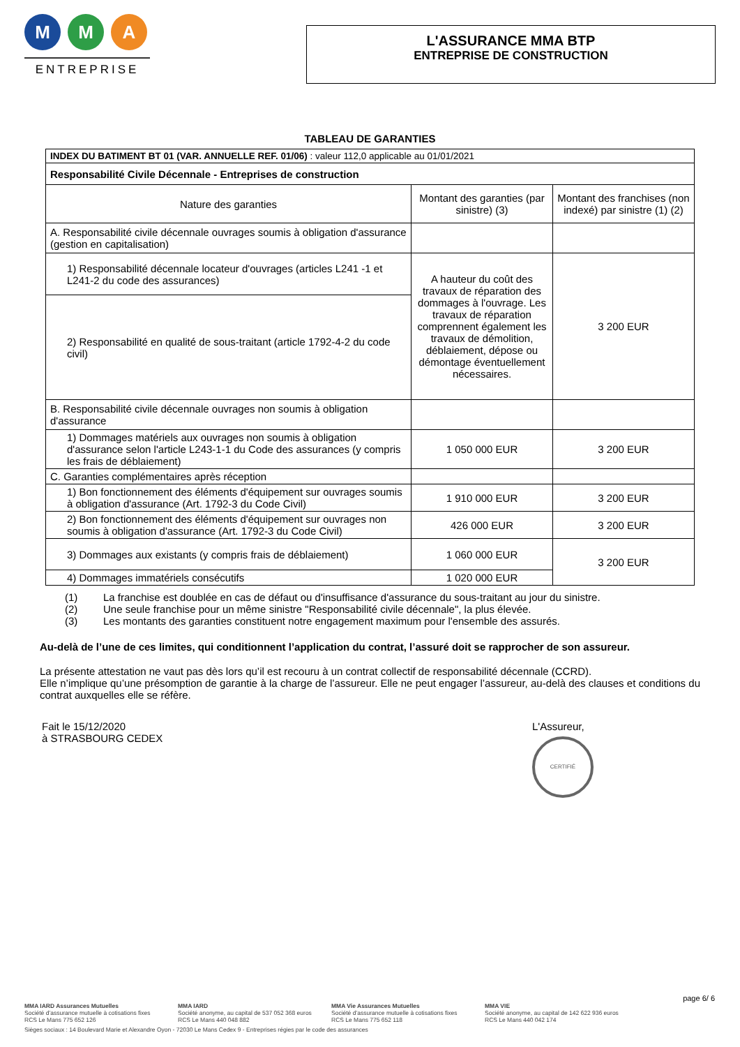M M A
ENTREPRISE
L'ASSURANCE MMA BTP
ENTREPRISE DE CONSTRUCTION
TABLEAU DE GARANTIES
| INDEX DU BATIMENT BT 01 (VAR. ANNUELLE REF. 01/06) : valeur 112,0 applicable au 01/01/2021 | | |
| Responsabilité Civile Décennale - Entreprises de construction | | |
| Nature des garanties | Montant des garanties (par sinistre) (3) | Montant des franchises (non indexé) par sinistre (1) (2) |
| A. Responsabilité civile décennale ouvrages soumis à obligation d'assurance (gestion en capitalisation) | | |
| 1) Responsabilité décennale locateur d'ouvrages (articles L241 -1 et L241-2 du code des assurances) | A hauteur du coût des travaux de réparation des dommages à l'ouvrage. Les travaux de réparation comprennent également les travaux de démolition, déblaiement, dépose ou démontage éventuellement nécessaires. | 3 200 EUR |
| 2) Responsabilité en qualité de sous-traitant (article 1792-4-2 du code civil) | | |
| B. Responsabilité civile décennale ouvrages non soumis à obligation d'assurance | | |
| 1) Dommages matériels aux ouvrages non soumis à obligation d'assurance selon l'article L243-1-1 du Code des assurances (y compris les frais de déblaiement) | 1 050 000 EUR | 3 200 EUR |
| C. Garanties complémentaires après réception | | |
| 1) Bon fonctionnement des éléments d'équipement sur ouvrages soumis à obligation d'assurance (Art. 1792-3 du Code Civil) | 1 910 000 EUR | 3 200 EUR |
| 2) Bon fonctionnement des éléments d'équipement sur ouvrages non soumis à obligation d'assurance (Art. 1792-3 du Code Civil) | 426 000 EUR | 3 200 EUR |
| 3) Dommages aux existants (y compris frais de déblaiement) | 1 060 000 EUR | 3 200 EUR |
| 4) Dommages immatériels consécutifs | 1 020 000 EUR | |
(1) La franchise est doublée en cas de défaut ou d'insuffisance d'assurance du sous-traitant au jour du sinistre.
(2) Une seule franchise pour un même sinistre "Responsabilité civile décennale", la plus élevée.
(3) Les montants des garanties constituent notre engagement maximum pour l'ensemble des assurés.
Au-delà de l’une de ces limites, qui conditionnent l’application du contrat, l’assuré doit se rapprocher de son assureur.
La présente attestation ne vaut pas dès lors qu’il est recouru à un contrat collectif de responsabilité décennale (CCRD).
Elle n’implique qu’une présomption de garantie à la charge de l’assureur. Elle ne peut engager l’assureur, au-delà des clauses et conditions du contrat auxquelles elle se réfère.
Fait le 15/12/2020
à STRASBOURG CEDEX
L'Assureur,
CERTIFIÉ
page 6/ 6
MMA IARD Assurances Mutuelles
Société d’assurance mutuelle à cotisations fixes
RCS Le Mans 775 652 126
MMA IARD
Société anonyme, au capital de 537 052 368 euros
RCS Le Mans 440 048 882
MMA Vie Assurances Mutuelles
Société d’assurance mutuelle à cotisations fixes
RCS Le Mans 775 652 118
MMA VIE
Société anonyme, au capital de 142 622 936 euros
RCS Le Mans 440 042 174
Sièges sociaux : 14 Boulevard Marie et Alexandre Oyon - 72030 Le Mans Cedex 9 - Entreprises régies par le code des assurances